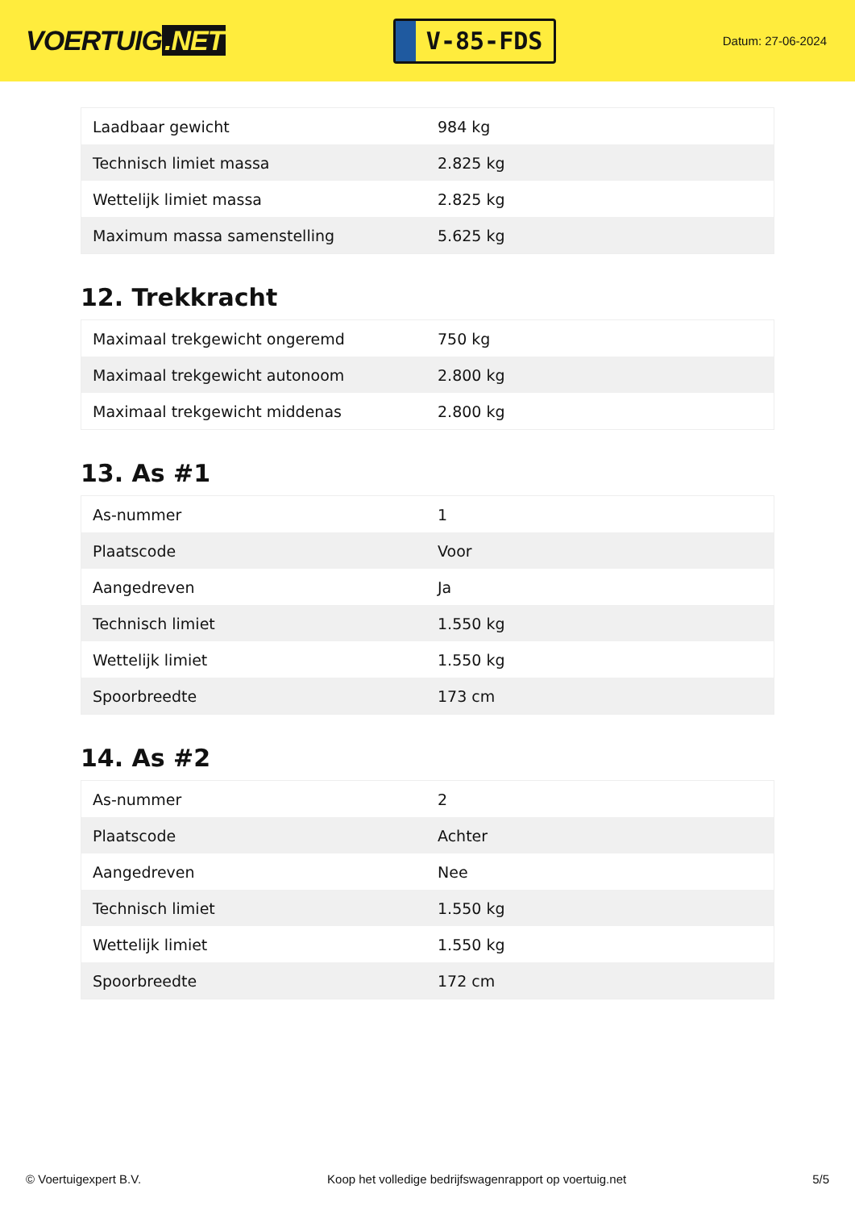VOERTUIG.NET
V-85-FDS
Datum: 27-06-2024
| Laadbaar gewicht | 984 kg |
| Technisch limiet massa | 2.825 kg |
| Wettelijk limiet massa | 2.825 kg |
| Maximum massa samenstelling | 5.625 kg |
12. Trekkracht
| Maximaal trekgewicht ongeremd | 750 kg |
| Maximaal trekgewicht autonoom | 2.800 kg |
| Maximaal trekgewicht middenas | 2.800 kg |
13. As #1
| As-nummer | 1 |
| Plaatscode | Voor |
| Aangedreven | Ja |
| Technisch limiet | 1.550 kg |
| Wettelijk limiet | 1.550 kg |
| Spoorbreedte | 173 cm |
14. As #2
| As-nummer | 2 |
| Plaatscode | Achter |
| Aangedreven | Nee |
| Technisch limiet | 1.550 kg |
| Wettelijk limiet | 1.550 kg |
| Spoorbreedte | 172 cm |
© Voertuigexpert B.V. Koop het volledige bedrijfswagenrapport op voertuig.net 5/5